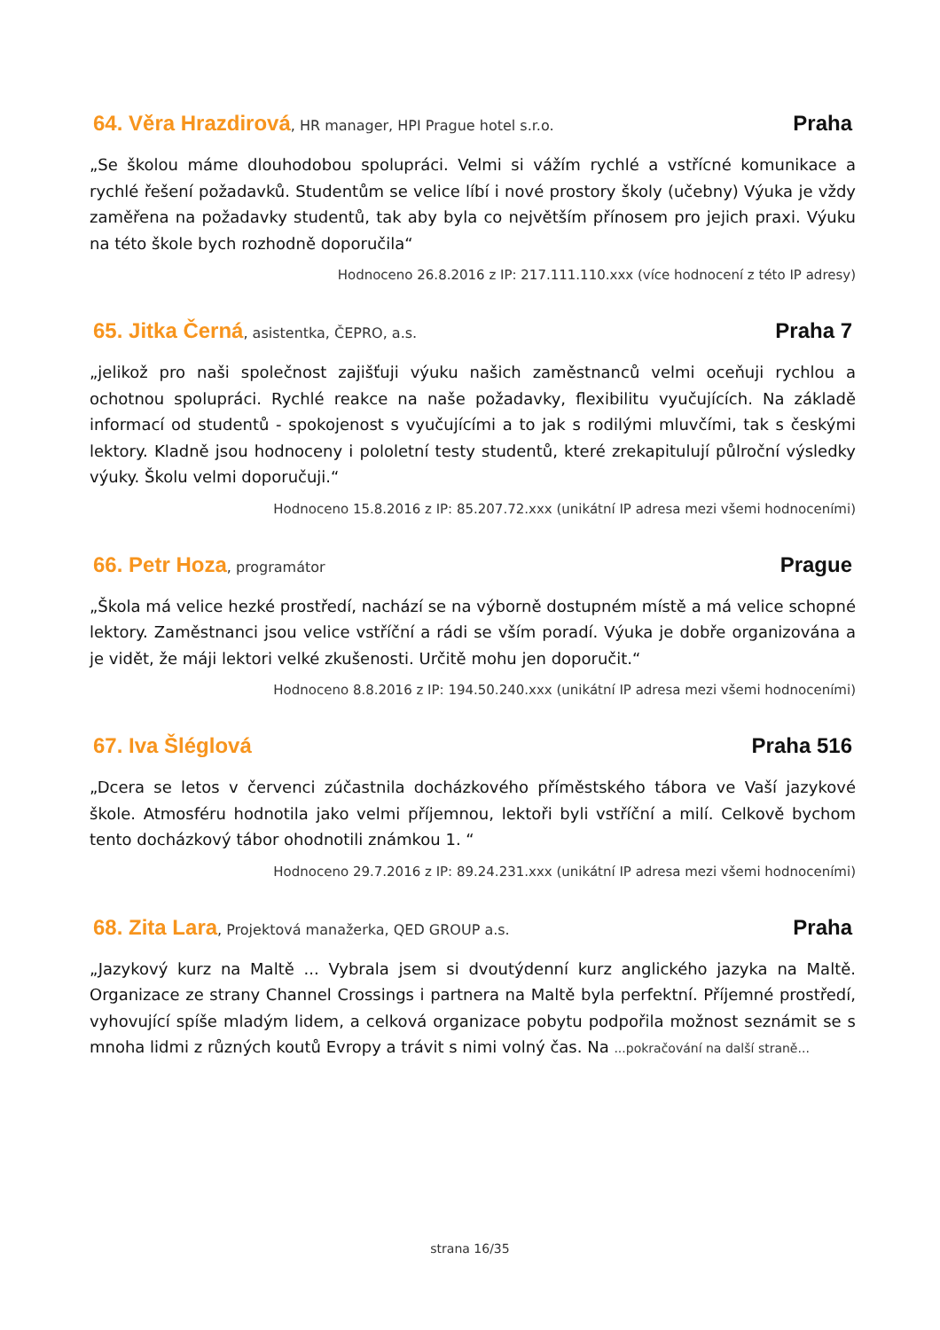64. Věra Hrazdirová, HR manager, HPI Prague hotel s.r.o. Praha
„Se školou máme dlouhodobou spolupráci. Velmi si vážím rychlé a vstřícné komunikace a rychlé řešení požadavků. Studentům se velice líbí i nové prostory školy (učebny) Výuka je vždy zaměřena na požadavky studentů, tak aby byla co největším přínosem pro jejich praxi. Výuku na této škole bych rozhodně doporučila“
Hodnoceno 26.8.2016 z IP: 217.111.110.xxx (více hodnocení z této IP adresy)
65. Jitka Černá, asistentka, ČEPRO, a.s. Praha 7
„jelikož pro naši společnost zajišťuji výuku našich zaměstnanců velmi oceňuji rychlou a ochotnou spolupráci. Rychlé reakce na naše požadavky, flexibilitu vyučujících. Na základě informací od studentů - spokojenost s vyučujícími a to jak s rodilými mluvčími, tak s českými lektory. Kladně jsou hodnoceny i pololetní testy studentů, které zrekapitulují půlroční výsledky výuky. Školu velmi doporučuji.“
Hodnoceno 15.8.2016 z IP: 85.207.72.xxx (unikátní IP adresa mezi všemi hodnoceními)
66. Petr Hoza, programátor Prague
„Škola má velice hezké prostředí, nachází se na výborně dostupném místě a má velice schopné lektory. Zaměstnanci jsou velice vstříční a rádi se vším poradí. Výuka je dobře organizována a je vidět, že máji lektori velké zkušenosti. Určitě mohu jen doporučit.“
Hodnoceno 8.8.2016 z IP: 194.50.240.xxx (unikátní IP adresa mezi všemi hodnoceními)
67. Iva Šléglová Praha 516
„Dcera se letos v červenci zúčastnila docházkového příměstského tábora ve Vaší jazykové škole. Atmosféru hodnotila jako velmi příjemnou, lektoři byli vstříční a milí. Celkově bychom tento docházkový tábor ohodnotili známkou 1. “
Hodnoceno 29.7.2016 z IP: 89.24.231.xxx (unikátní IP adresa mezi všemi hodnoceními)
68. Zita Lara, Projektová manažerka, QED GROUP a.s. Praha
„Jazykový kurz na Maltě ... Vybrala jsem si dvoutýdenní kurz anglického jazyka na Maltě. Organizace ze strany Channel Crossings i partnera na Maltě byla perfektní. Příjemné prostředí, vyhovující spíše mladým lidem, a celková organizace pobytu podpořila možnost seznámit se s mnoha lidmi z různých koutů Evropy a trávit s nimi volný čas. Na ...pokračování na další straně...
strana 16/35